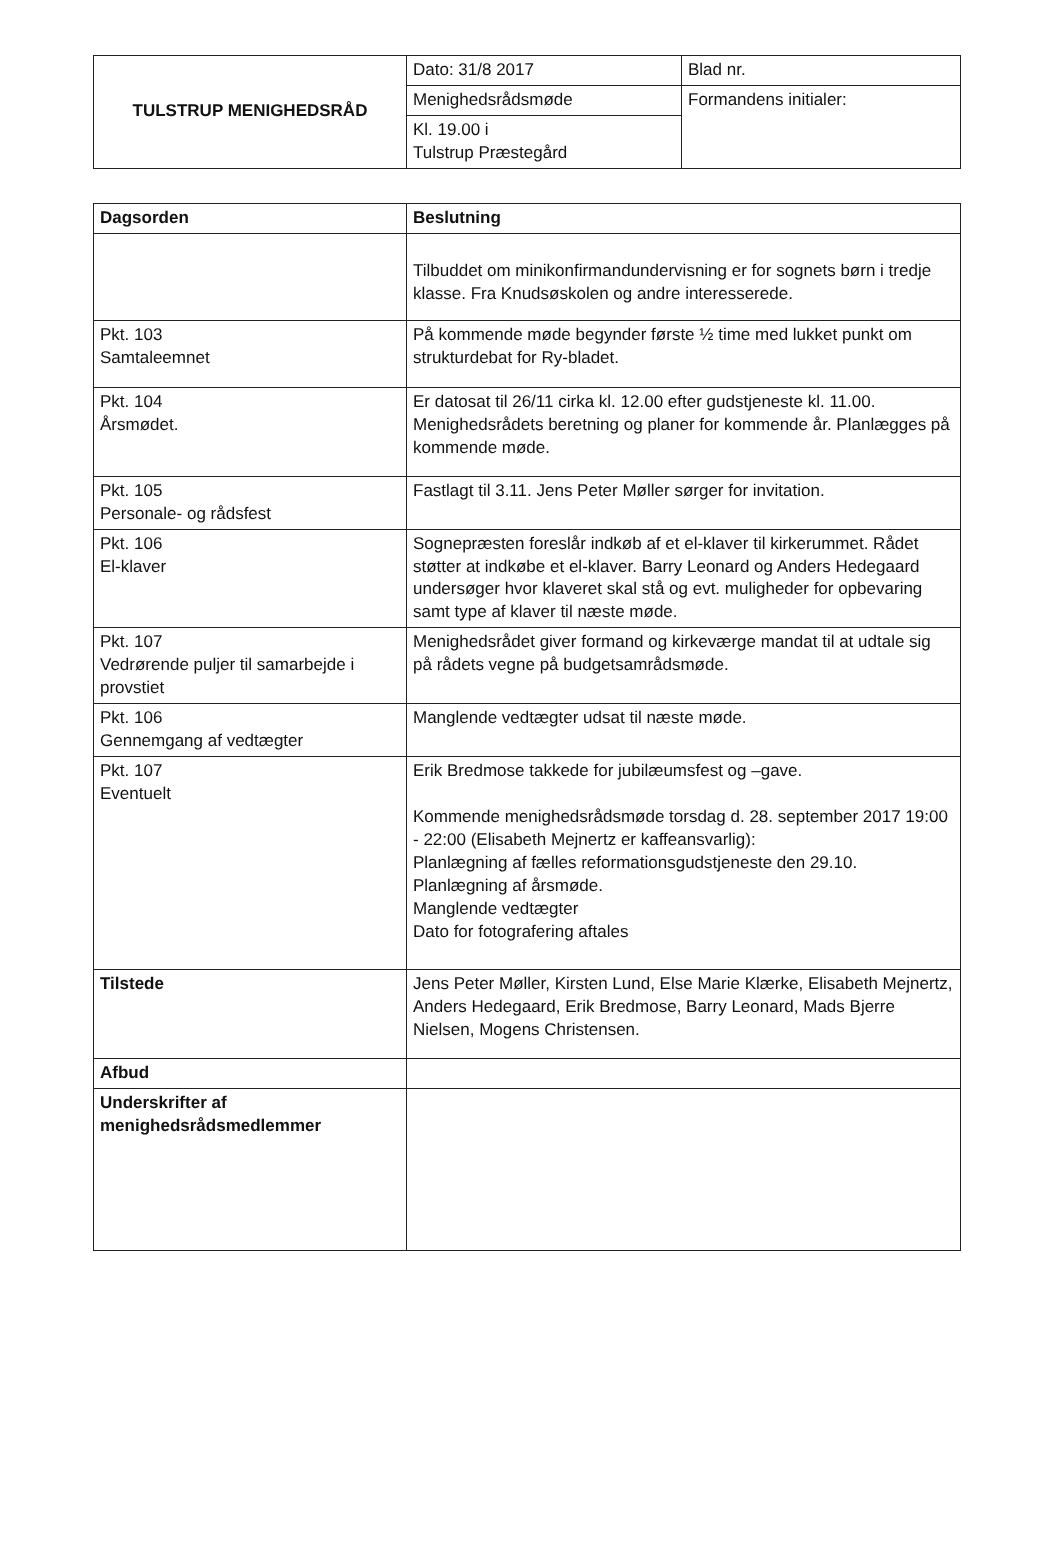| TULSTRUP MENIGHEDSRÅD | Dato: 31/8 2017 | Blad nr. |
| | Menighedsrådsmøde | Formandens initialer: |
| | Kl. 19.00 i Tulstrup Præstegård | |
| Dagsorden | Beslutning |
| --- | --- |
| | Tilbuddet om minikonfirmandundervisning er for sognets børn i tredje klasse. Fra Knudsøskolen og andre interesserede. |
| Pkt. 103 Samtaleemnet | På kommende møde begynder første ½ time med lukket punkt om strukturdebat for Ry-bladet. |
| Pkt. 104 Årsmødet. | Er datosat til 26/11 cirka kl. 12.00 efter gudstjeneste kl. 11.00. Menighedsrådets beretning og planer for kommende år. Planlægges på kommende møde. |
| Pkt. 105 Personale- og rådsfest | Fastlagt til 3.11. Jens Peter Møller sørger for invitation. |
| Pkt. 106 El-klaver | Sognepræsten foreslår indkøb af et el-klaver til kirkerummet. Rådet støtter at indkøbe et el-klaver. Barry Leonard og Anders Hedegaard undersøger hvor klaveret skal stå og evt. muligheder for opbevaring samt type af klaver til næste møde. |
| Pkt. 107 Vedrørende puljer til samarbejde i provstiet | Menighedsrådet giver formand og kirkeværge mandat til at udtale sig på rådets vegne på budgetsamrådsmøde. |
| Pkt. 106 Gennemgang af vedtægter | Manglende vedtægter udsat til næste møde. |
| Pkt. 107 Eventuelt | Erik Bredmose takkede for jubilæumsfest og –gave. Kommende menighedsrådsmøde torsdag d. 28. september 2017 19:00 - 22:00 (Elisabeth Mejnertz er kaffeansvarlig): Planlægning af fælles reformationsgudstjeneste den 29.10. Planlægning af årsmøde. Manglende vedtægter Dato for fotografering aftales |
| Tilstede | Jens Peter Møller, Kirsten Lund, Else Marie Klærke, Elisabeth Mejnertz, Anders Hedegaard, Erik Bredmose, Barry Leonard, Mads Bjerre Nielsen, Mogens Christensen. |
| Afbud | |
| Underskrifter af menighedsrådsmedlemmer | |